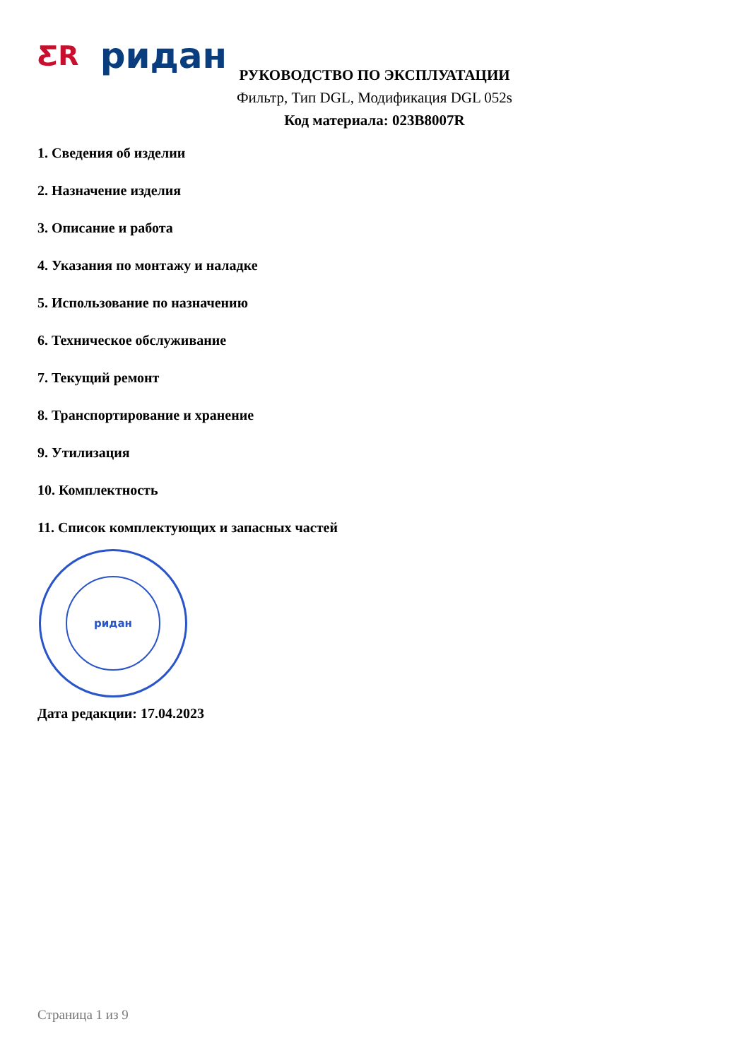ƸR ридан
РУКОВОДСТВО ПО ЭКСПЛУАТАЦИИ
Фильтр, Тип DGL, Модификация DGL 052s
Код материала: 023B8007R
1. Сведения об изделии
2. Назначение изделия
3. Описание и работа
4. Указания по монтажу и наладке
5. Использование по назначению
6. Техническое обслуживание
7. Текущий ремонт
8. Транспортирование и хранение
9. Утилизация
10. Комплектность
11. Список комплектующих и запасных частей
ридан
Дата редакции: 17.04.2023
Страница 1 из 9